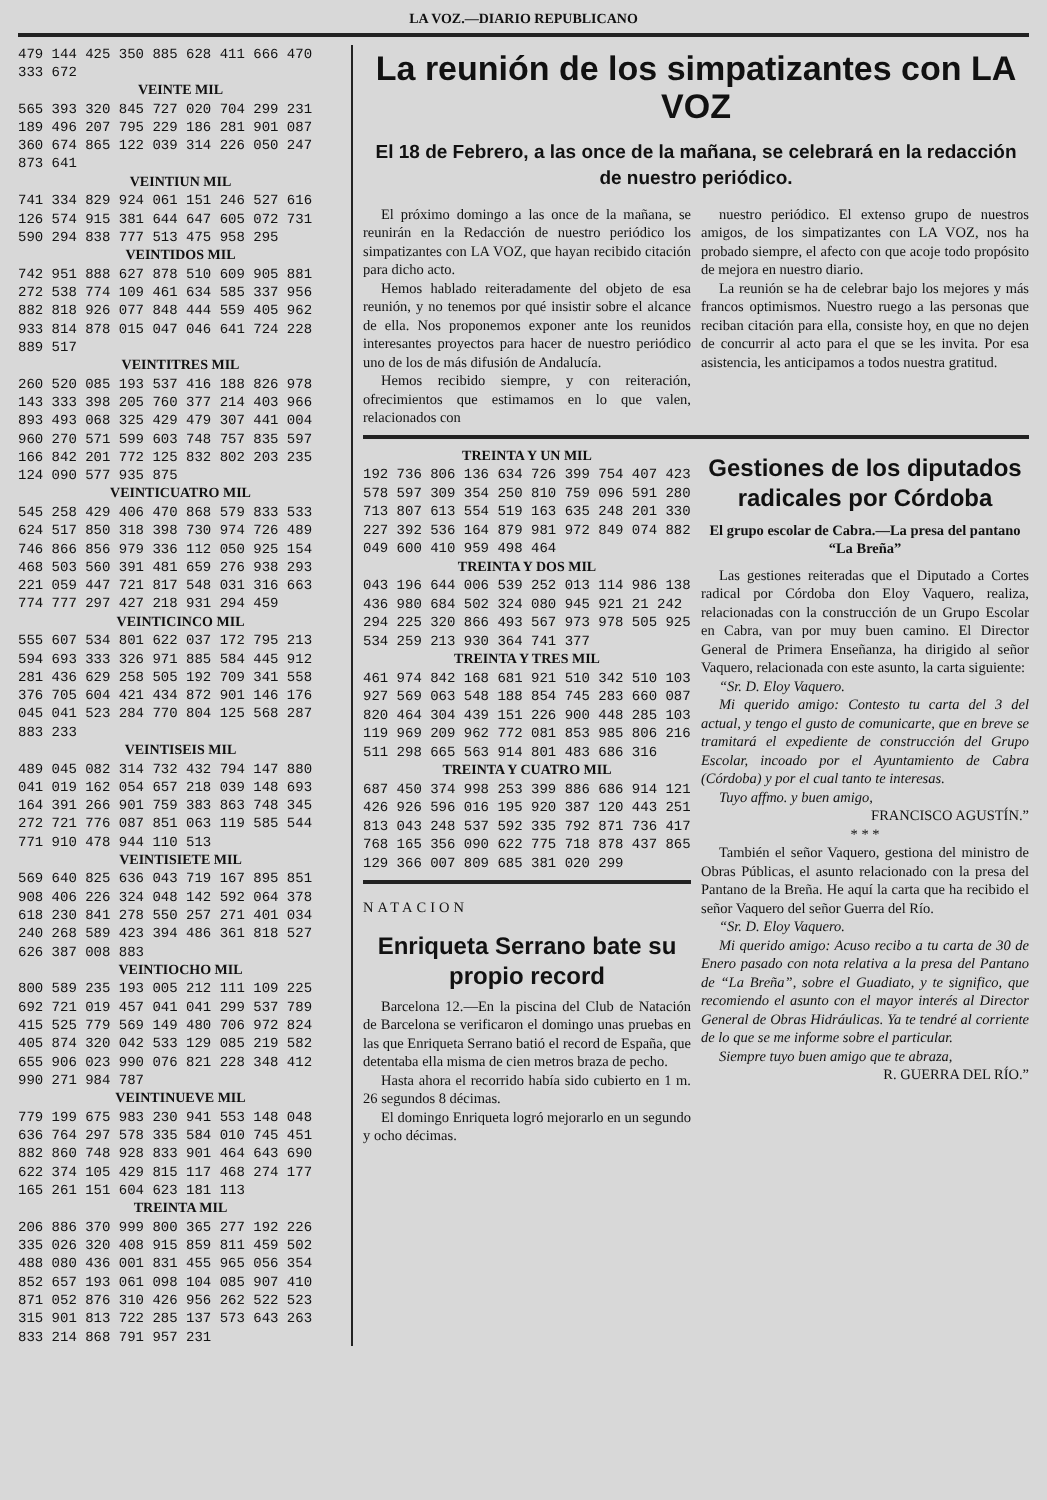LA VOZ.—DIARIO REPUBLICANO
479 144 425 350 885 628 411 666 470 333 672
VEINTE MIL
565 393 320 845 727 020 704 299 231 189 496 207 795 229 186 281 901 087 360 674 865 122 039 314 226 050 247 873 641
VEINTIUN MIL
741 334 829 924 061 151 246 527 616 126 574 915 381 644 647 605 072 731 590 294 838 777 513 475 958 295
VEINTIDOS MIL
742 951 888 627 878 510 609 905 881 272 538 774 109 461 634 585 337 956 882 818 926 077 848 444 559 405 962 933 814 878 015 047 046 641 724 228 889 517
VEINTITRES MIL
260 520 085 193 537 416 188 826 978 143 333 398 205 760 377 214 403 966 893 493 068 325 429 479 307 441 004 960 270 571 599 603 748 757 835 597 166 842 201 772 125 832 802 203 235 124 090 577 935 875
VEINTICUATRO MIL
545 258 429 406 470 868 579 833 533 624 517 850 318 398 730 974 726 489 746 866 856 979 336 112 050 925 154 468 503 560 391 481 659 276 938 293 221 059 447 721 817 548 031 316 663 774 777 297 427 218 931 294 459
VEINTICINCO MIL
555 607 534 801 622 037 172 795 213 594 693 333 326 971 885 584 445 912 281 436 629 258 505 192 709 341 558 376 705 604 421 434 872 901 146 176 045 041 523 284 770 804 125 568 287 883 233
VEINTISEIS MIL
489 045 082 314 732 432 794 147 880 041 019 162 054 657 218 039 148 693 164 391 266 901 759 383 863 748 345 272 721 776 087 851 063 119 585 544 771 910 478 944 110 513
VEINTISIETE MIL
569 640 825 636 043 719 167 895 851 908 406 226 324 048 142 592 064 378 618 230 841 278 550 257 271 401 034 240 268 589 423 394 486 361 818 527 626 387 008 883
VEINTIOCHO MIL
800 589 235 193 005 212 111 109 225 692 721 019 457 041 041 299 537 789 415 525 779 569 149 480 706 972 824 405 874 320 042 533 129 085 219 582 655 906 023 990 076 821 228 348 412 990 271 984 787
VEINTINUEVE MIL
779 199 675 983 230 941 553 148 048 636 764 297 578 335 584 010 745 451 882 860 748 928 833 901 464 643 690 622 374 105 429 815 117 468 274 177 165 261 151 604 623 181 113
TREINTA MIL
206 886 370 999 800 365 277 192 226 335 026 320 408 915 859 811 459 502 488 080 436 001 831 455 965 056 354 852 657 193 061 098 104 085 907 410 871 052 876 310 426 956 262 522 523 315 901 813 722 285 137 573 643 263 833 214 868 791 957 231
La reunión de los simpatizantes con LA VOZ
El 18 de Febrero, a las once de la mañana, se celebrará en la redacción de nuestro periódico.
El próximo domingo a las once de la mañana, se reunirán en la Redacción de nuestro periódico los simpatizantes con LA VOZ, que hayan recibido citación para dicho acto.
Hemos hablado reiteradamente del objeto de esa reunión, y no tenemos por qué insistir sobre el alcance de ella. Nos proponemos exponer ante los reunidos interesantes proyectos para hacer de nuestro periódico uno de los de más difusión de Andalucía.
Hemos recibido siempre, y con reiteración, ofrecimientos que estimamos en lo que valen, relacionados con
nuestro periódico. El extenso grupo de nuestros amigos, de los simpatizantes con LA VOZ, nos ha probado siempre, el afecto con que acoje todo propósito de mejora en nuestro diario.
La reunión se ha de celebrar bajo los mejores y más francos optimismos. Nuestro ruego a las personas que reciban citación para ella, consiste hoy, en que no dejen de concurrir al acto para el que se les invita. Por esa asistencia, les anticipamos a todos nuestra gratitud.
TREINTA Y UN MIL
192 736 806 136 634 726 399 754 407 423 578 597 309 354 250 810 759 096 591 280 713 807 613 554 519 163 635 248 201 330 227 392 536 164 879 981 972 849 074 882 049 600 410 959 498 464
TREINTA Y DOS MIL
043 196 644 006 539 252 013 114 986 138 436 980 684 502 324 080 945 921 21 242 294 225 320 866 493 567 973 978 505 925 534 259 213 930 364 741 377
TREINTA Y TRES MIL
461 974 842 168 681 921 510 342 510 103 927 569 063 548 188 854 745 283 660 087 820 464 304 439 151 226 900 448 285 103 119 969 209 962 772 081 853 985 806 216 511 298 665 563 914 801 483 686 316
TREINTA Y CUATRO MIL
687 450 374 998 253 399 886 686 914 121 426 926 596 016 195 920 387 120 443 251 813 043 248 537 592 335 792 871 736 417 768 165 356 090 622 775 718 878 437 865 129 366 007 809 685 381 020 299
NATACION
Enriqueta Serrano bate su propio record
Barcelona 12.—En la piscina del Club de Natación de Barcelona se verificaron el domingo unas pruebas en las que Enriqueta Serrano batió el record de España, que detentaba ella misma de cien metros braza de pecho.
Hasta ahora el recorrido había sido cubierto en 1 m. 26 segundos 8 décimas.
El domingo Enriqueta logró mejorarlo en un segundo y ocho décimas.
Gestiones de los diputados radicales por Córdoba
El grupo escolar de Cabra.—La presa del pantano “La Breña”
Las gestiones reiteradas que el Diputado a Cortes radical por Córdoba don Eloy Vaquero, realiza, relacionadas con la construcción de un Grupo Escolar en Cabra, van por muy buen camino. El Director General de Primera Enseñanza, ha dirigido al señor Vaquero, relacionada con este asunto, la carta siguiente:
“Sr. D. Eloy Vaquero.
Mi querido amigo: Contesto tu carta del 3 del actual, y tengo el gusto de comunicarte, que en breve se tramitará el expediente de construcción del Grupo Escolar, incoado por el Ayuntamiento de Cabra (Córdoba) y por el cual tanto te interesas.
Tuyo affmo. y buen amigo,
FRANCISCO AGUSTÍN.”
* * *
También el señor Vaquero, gestiona del ministro de Obras Públicas, el asunto relacionado con la presa del Pantano de la Breña. He aquí la carta que ha recibido el señor Vaquero del señor Guerra del Río.
“Sr. D. Eloy Vaquero.
Mi querido amigo: Acuso recibo a tu carta de 30 de Enero pasado con nota relativa a la presa del Pantano de “La Breña”, sobre el Guadiato, y te significo, que recomiendo el asunto con el mayor interés al Director General de Obras Hidráulicas. Ya te tendré al corriente de lo que se me informe sobre el particular.
Siempre tuyo buen amigo que te abraza,
R. GUERRA DEL RÍO.”